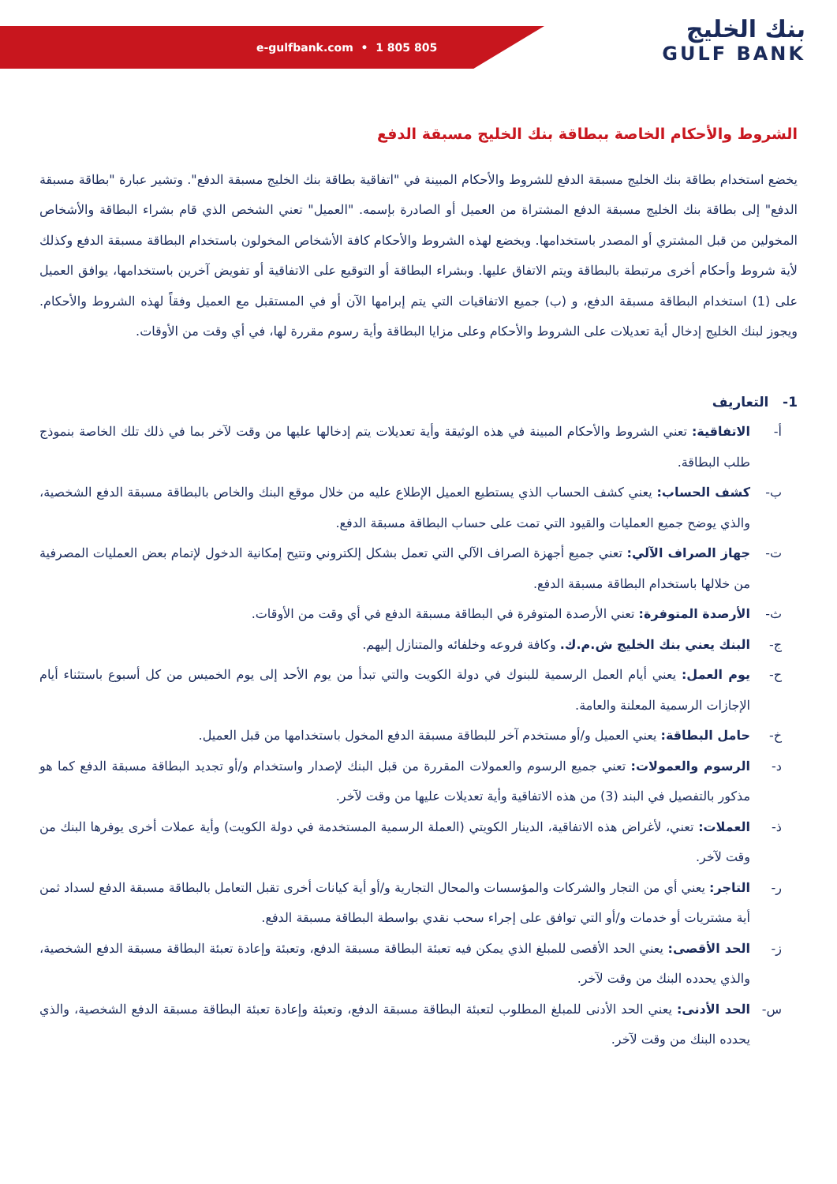e-gulfbank.com • 1 805 805
بنك الخليج
GULF BANK
الشروط والأحكام الخاصة ببطاقة بنك الخليج مسبقة الدفع
يخضع استخدام بطاقة بنك الخليج مسبقة الدفع للشروط والأحكام المبينة في "اتفاقية بطاقة بنك الخليج مسبقة الدفع". وتشير عبارة "بطاقة مسبقة الدفع" إلى بطاقة بنك الخليج مسبقة الدفع المشتراة من العميل أو الصادرة بإسمه. "العميل" تعني الشخص الذي قام بشراء البطاقة والأشخاص المخولين من قبل المشتري أو المصدر باستخدامها. ويخضع لهذه الشروط والأحكام كافة الأشخاص المخولون باستخدام البطاقة مسبقة الدفع وكذلك لأية شروط وأحكام أخرى مرتبطة بالبطاقة ويتم الاتفاق عليها. وبشراء البطاقة أو التوقيع على الاتفاقية أو تفويض آخرين باستخدامها، يوافق العميل على (1) استخدام البطاقة مسبقة الدفع، و (ب) جميع الاتفاقيات التي يتم إبرامها الآن أو في المستقبل مع العميل وفقاً لهذه الشروط والأحكام. ويجوز لبنك الخليج إدخال أية تعديلات على الشروط والأحكام وعلى مزايا البطاقة وأية رسوم مقررة لها، في أي وقت من الأوقات.
1- التعاريف
أ- الاتفاقية: تعني الشروط والأحكام المبينة في هذه الوثيقة وأية تعديلات يتم إدخالها عليها من وقت لآخر بما في ذلك تلك الخاصة بنموذج طلب البطاقة.
ب- كشف الحساب: يعني كشف الحساب الذي يستطيع العميل الإطلاع عليه من خلال موقع البنك والخاص بالبطاقة مسبقة الدفع الشخصية، والذي يوضح جميع العمليات والقيود التي تمت على حساب البطاقة مسبقة الدفع.
ت- جهاز الصراف الآلي: تعني جميع أجهزة الصراف الآلي التي تعمل بشكل إلكتروني وتتيح إمكانية الدخول لإتمام بعض العمليات المصرفية من خلالها باستخدام البطاقة مسبقة الدفع.
ث- الأرصدة المتوفرة: تعني الأرصدة المتوفرة في البطاقة مسبقة الدفع في أي وقت من الأوقات.
ج- البنك يعني بنك الخليج ش.م.ك. وكافة فروعه وخلفائه والمتنازل إليهم.
ح- يوم العمل: يعني أيام العمل الرسمية للبنوك في دولة الكويت والتي تبدأ من يوم الأحد إلى يوم الخميس من كل أسبوع باستثناء أيام الإجازات الرسمية المعلنة والعامة.
خ- حامل البطاقة: يعني العميل و/أو مستخدم آخر للبطاقة مسبقة الدفع المخول باستخدامها من قبل العميل.
د- الرسوم والعمولات: تعني جميع الرسوم والعمولات المقررة من قبل البنك لإصدار واستخدام و/أو تجديد البطاقة مسبقة الدفع كما هو مذكور بالتفصيل في البند (3) من هذه الاتفاقية وأية تعديلات عليها من وقت لآخر.
ذ- العملات: تعني، لأغراض هذه الاتفاقية، الدينار الكويتي (العملة الرسمية المستخدمة في دولة الكويت) وأية عملات أخرى يوفرها البنك من وقت لآخر.
ر- التاجر: يعني أي من التجار والشركات والمؤسسات والمحال التجارية و/أو أية كيانات أخرى تقبل التعامل بالبطاقة مسبقة الدفع لسداد ثمن أية مشتريات أو خدمات و/أو التي توافق على إجراء سحب نقدي بواسطة البطاقة مسبقة الدفع.
ز- الحد الأقصى: يعني الحد الأقصى للمبلغ الذي يمكن فيه تعبئة البطاقة مسبقة الدفع، وتعبئة وإعادة تعبئة البطاقة مسبقة الدفع الشخصية، والذي يحدده البنك من وقت لآخر.
س- الحد الأدنى: يعني الحد الأدنى للمبلغ المطلوب لتعبئة البطاقة مسبقة الدفع، وتعبئة وإعادة تعبئة البطاقة مسبقة الدفع الشخصية، والذي يحدده البنك من وقت لآخر.